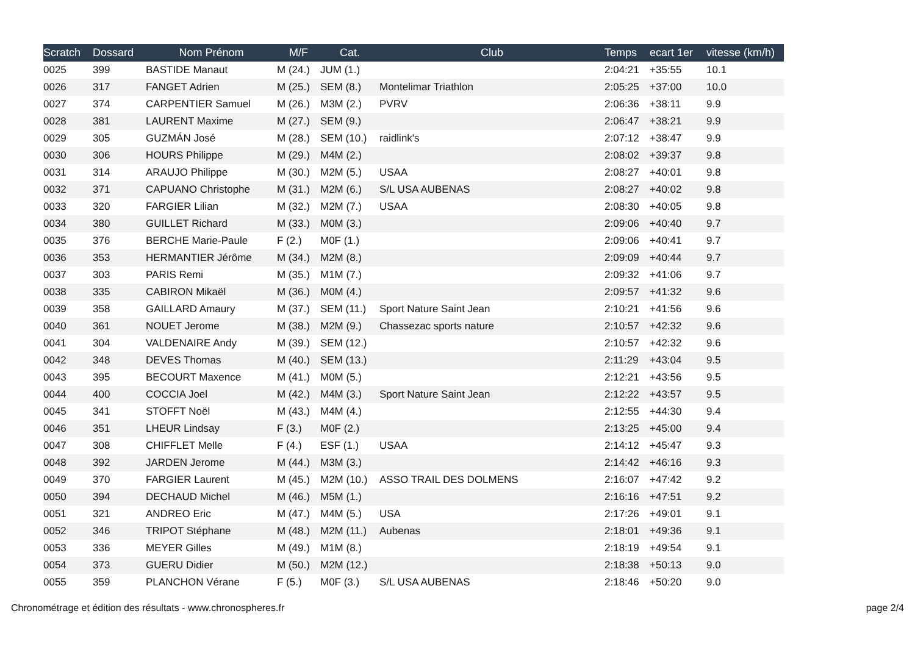| Scratch | Dossard | Nom Prénom | M/F | Cat. | Club | Temps | ecart 1er | vitesse (km/h) |
| --- | --- | --- | --- | --- | --- | --- | --- | --- |
| 0025 | 399 | BASTIDE Manaut | M (24.) | JUM (1.) | | 2:04:21 | +35:55 | 10.1 |
| 0026 | 317 | FANGET Adrien | M (25.) | SEM (8.) | Montelimar Triathlon | 2:05:25 | +37:00 | 10.0 |
| 0027 | 374 | CARPENTIER Samuel | M (26.) | M3M (2.) | PVRV | 2:06:36 | +38:11 | 9.9 |
| 0028 | 381 | LAURENT Maxime | M (27.) | SEM (9.) | | 2:06:47 | +38:21 | 9.9 |
| 0029 | 305 | GUZMÁN José | M (28.) | SEM (10.) | raidlink's | 2:07:12 | +38:47 | 9.9 |
| 0030 | 306 | HOURS Philippe | M (29.) | M4M (2.) | | 2:08:02 | +39:37 | 9.8 |
| 0031 | 314 | ARAUJO Philippe | M (30.) | M2M (5.) | USAA | 2:08:27 | +40:01 | 9.8 |
| 0032 | 371 | CAPUANO Christophe | M (31.) | M2M (6.) | S/L USA AUBENAS | 2:08:27 | +40:02 | 9.8 |
| 0033 | 320 | FARGIER Lilian | M (32.) | M2M (7.) | USAA | 2:08:30 | +40:05 | 9.8 |
| 0034 | 380 | GUILLET Richard | M (33.) | M0M (3.) | | 2:09:06 | +40:40 | 9.7 |
| 0035 | 376 | BERCHE Marie-Paule | F (2.) | M0F (1.) | | 2:09:06 | +40:41 | 9.7 |
| 0036 | 353 | HERMANTIER Jérôme | M (34.) | M2M (8.) | | 2:09:09 | +40:44 | 9.7 |
| 0037 | 303 | PARIS Remi | M (35.) | M1M (7.) | | 2:09:32 | +41:06 | 9.7 |
| 0038 | 335 | CABIRON Mikaël | M (36.) | M0M (4.) | | 2:09:57 | +41:32 | 9.6 |
| 0039 | 358 | GAILLARD Amaury | M (37.) | SEM (11.) | Sport Nature Saint Jean | 2:10:21 | +41:56 | 9.6 |
| 0040 | 361 | NOUET Jerome | M (38.) | M2M (9.) | Chassezac sports nature | 2:10:57 | +42:32 | 9.6 |
| 0041 | 304 | VALDENAIRE Andy | M (39.) | SEM (12.) | | 2:10:57 | +42:32 | 9.6 |
| 0042 | 348 | DEVES Thomas | M (40.) | SEM (13.) | | 2:11:29 | +43:04 | 9.5 |
| 0043 | 395 | BECOURT Maxence | M (41.) | M0M (5.) | | 2:12:21 | +43:56 | 9.5 |
| 0044 | 400 | COCCIA Joel | M (42.) | M4M (3.) | Sport Nature Saint Jean | 2:12:22 | +43:57 | 9.5 |
| 0045 | 341 | STOFFT Noël | M (43.) | M4M (4.) | | 2:12:55 | +44:30 | 9.4 |
| 0046 | 351 | LHEUR Lindsay | F (3.) | M0F (2.) | | 2:13:25 | +45:00 | 9.4 |
| 0047 | 308 | CHIFFLET Melle | F (4.) | ESF (1.) | USAA | 2:14:12 | +45:47 | 9.3 |
| 0048 | 392 | JARDEN Jerome | M (44.) | M3M (3.) | | 2:14:42 | +46:16 | 9.3 |
| 0049 | 370 | FARGIER Laurent | M (45.) | M2M (10.) | ASSO TRAIL DES DOLMENS | 2:16:07 | +47:42 | 9.2 |
| 0050 | 394 | DECHAUD Michel | M (46.) | M5M (1.) | | 2:16:16 | +47:51 | 9.2 |
| 0051 | 321 | ANDREO Eric | M (47.) | M4M (5.) | USA | 2:17:26 | +49:01 | 9.1 |
| 0052 | 346 | TRIPOT Stéphane | M (48.) | M2M (11.) | Aubenas | 2:18:01 | +49:36 | 9.1 |
| 0053 | 336 | MEYER Gilles | M (49.) | M1M (8.) | | 2:18:19 | +49:54 | 9.1 |
| 0054 | 373 | GUERU Didier | M (50.) | M2M (12.) | | 2:18:38 | +50:13 | 9.0 |
| 0055 | 359 | PLANCHON Vérane | F (5.) | M0F (3.) | S/L USA AUBENAS | 2:18:46 | +50:20 | 9.0 |
Chronométrage et édition des résultats - www.chronospheres.fr
page 2/4